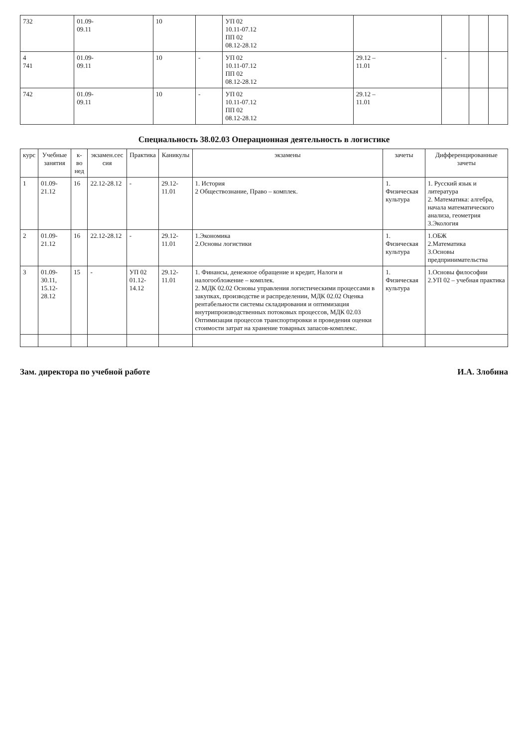| 732 | 01.09- 09.11 | 10 | | УП 02 10.11-07.12 ПП 02 08.12-28.12 | | | | |
| 4 741 | 01.09- 09.11 | 10 | - | УП 02 10.11-07.12 ПП 02 08.12-28.12 | 29.12 – 11.01 | - | | |
| 742 | 01.09- 09.11 | 10 | - | УП 02 10.11-07.12 ПП 02 08.12-28.12 | 29.12 – 11.01 | | | |
Специальность 38.02.03 Операционная деятельность в логистике
| курс | Учебные занятия | к-во нед | экзамен.сес сия | Практика | Каникулы | экзамены | зачеты | Дифференцированные зачеты |
| --- | --- | --- | --- | --- | --- | --- | --- | --- |
| 1 | 01.09- 21.12 | 16 | 22.12-28.12 | - | 29.12-11.01 | 1. История 2 Обществознание, Право – комплек. | 1. Физическая культура | 1. Русский язык и литература 2. Математика: алгебра, начала математического анализа, геометрия 3.Экология |
| 2 | 01.09- 21.12 | 16 | 22.12-28.12 | - | 29.12-11.01 | 1.Экономика 2.Основы логистики | 1. Физическая культура | 1.ОБЖ 2.Математика 3.Основы предпринимательства |
| 3 | 01.09- 30.11, 15.12- 28.12 | 15 | - | УП 02 01.12-14.12 | 29.12-11.01 | 1. Финансы, денежное обращение и кредит, Налоги и налогообложение – комплек. 2. МДК 02.02 Основы управления логистическими процессами в закупках, производстве и распределении, МДК 02.02 Оценка рентабельности системы складирования и оптимизация внутрипроизводственных потоковых процессов, МДК 02.03 Оптимизация процессов транспортировки и проведения оценки стоимости затрат на хранение товарных запасов-комплекс. | 1. Физическая культура | 1.Основы философии 2.УП 02 – учебная практика |
Зам. директора по учебной работе И.А. Злобина